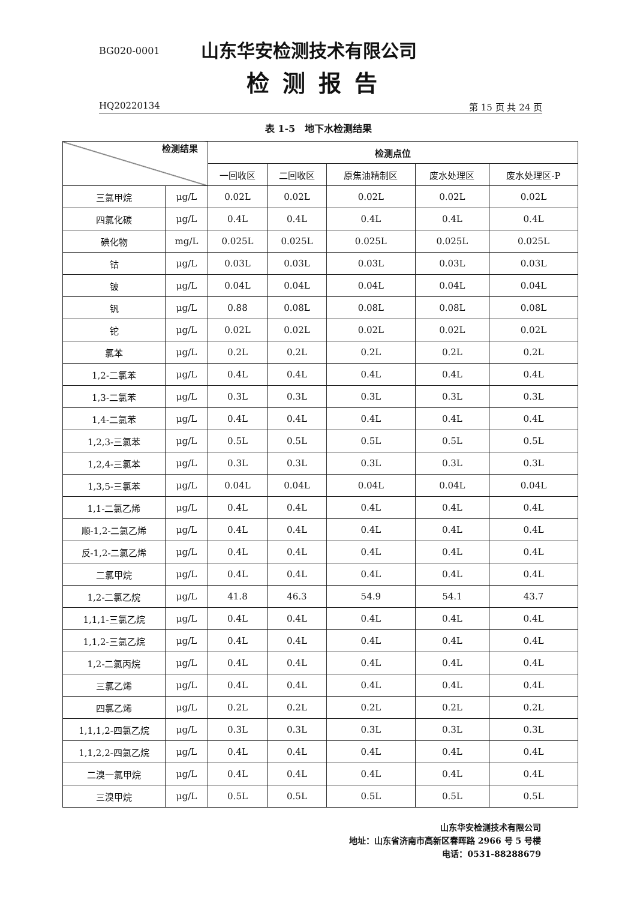BG020-0001
山东华安检测技术有限公司
检测报告
HQ20220134 第 15 页 共 24 页
表 1-5　地下水检测结果
| 检测结果 | | 检测点位 | | | | |
| --- | --- | --- | --- | --- | --- | --- |
| | | 一回收区 | 二回收区 | 原焦油精制区 | 废水处理区 | 废水处理区-P |
| 三氯甲烷 | μg/L | 0.02L | 0.02L | 0.02L | 0.02L | 0.02L |
| 四氯化碳 | μg/L | 0.4L | 0.4L | 0.4L | 0.4L | 0.4L |
| 碘化物 | mg/L | 0.025L | 0.025L | 0.025L | 0.025L | 0.025L |
| 钴 | μg/L | 0.03L | 0.03L | 0.03L | 0.03L | 0.03L |
| 铍 | μg/L | 0.04L | 0.04L | 0.04L | 0.04L | 0.04L |
| 钒 | μg/L | 0.88 | 0.08L | 0.08L | 0.08L | 0.08L |
| 铊 | μg/L | 0.02L | 0.02L | 0.02L | 0.02L | 0.02L |
| 氯苯 | μg/L | 0.2L | 0.2L | 0.2L | 0.2L | 0.2L |
| 1,2-二氯苯 | μg/L | 0.4L | 0.4L | 0.4L | 0.4L | 0.4L |
| 1,3-二氯苯 | μg/L | 0.3L | 0.3L | 0.3L | 0.3L | 0.3L |
| 1,4-二氯苯 | μg/L | 0.4L | 0.4L | 0.4L | 0.4L | 0.4L |
| 1,2,3-三氯苯 | μg/L | 0.5L | 0.5L | 0.5L | 0.5L | 0.5L |
| 1,2,4-三氯苯 | μg/L | 0.3L | 0.3L | 0.3L | 0.3L | 0.3L |
| 1,3,5-三氯苯 | μg/L | 0.04L | 0.04L | 0.04L | 0.04L | 0.04L |
| 1,1-二氯乙烯 | μg/L | 0.4L | 0.4L | 0.4L | 0.4L | 0.4L |
| 顺-1,2-二氯乙烯 | μg/L | 0.4L | 0.4L | 0.4L | 0.4L | 0.4L |
| 反-1,2-二氯乙烯 | μg/L | 0.4L | 0.4L | 0.4L | 0.4L | 0.4L |
| 二氯甲烷 | μg/L | 0.4L | 0.4L | 0.4L | 0.4L | 0.4L |
| 1,2-二氯乙烷 | μg/L | 41.8 | 46.3 | 54.9 | 54.1 | 43.7 |
| 1,1,1-三氯乙烷 | μg/L | 0.4L | 0.4L | 0.4L | 0.4L | 0.4L |
| 1,1,2-三氯乙烷 | μg/L | 0.4L | 0.4L | 0.4L | 0.4L | 0.4L |
| 1,2-二氯丙烷 | μg/L | 0.4L | 0.4L | 0.4L | 0.4L | 0.4L |
| 三氯乙烯 | μg/L | 0.4L | 0.4L | 0.4L | 0.4L | 0.4L |
| 四氯乙烯 | μg/L | 0.2L | 0.2L | 0.2L | 0.2L | 0.2L |
| 1,1,1,2-四氯乙烷 | μg/L | 0.3L | 0.3L | 0.3L | 0.3L | 0.3L |
| 1,1,2,2-四氯乙烷 | μg/L | 0.4L | 0.4L | 0.4L | 0.4L | 0.4L |
| 二溴一氯甲烷 | μg/L | 0.4L | 0.4L | 0.4L | 0.4L | 0.4L |
| 三溴甲烷 | μg/L | 0.5L | 0.5L | 0.5L | 0.5L | 0.5L |
山东华安检测技术有限公司
地址：山东省济南市高新区春晖路 2966 号 5 号楼
电话：0531-88288679